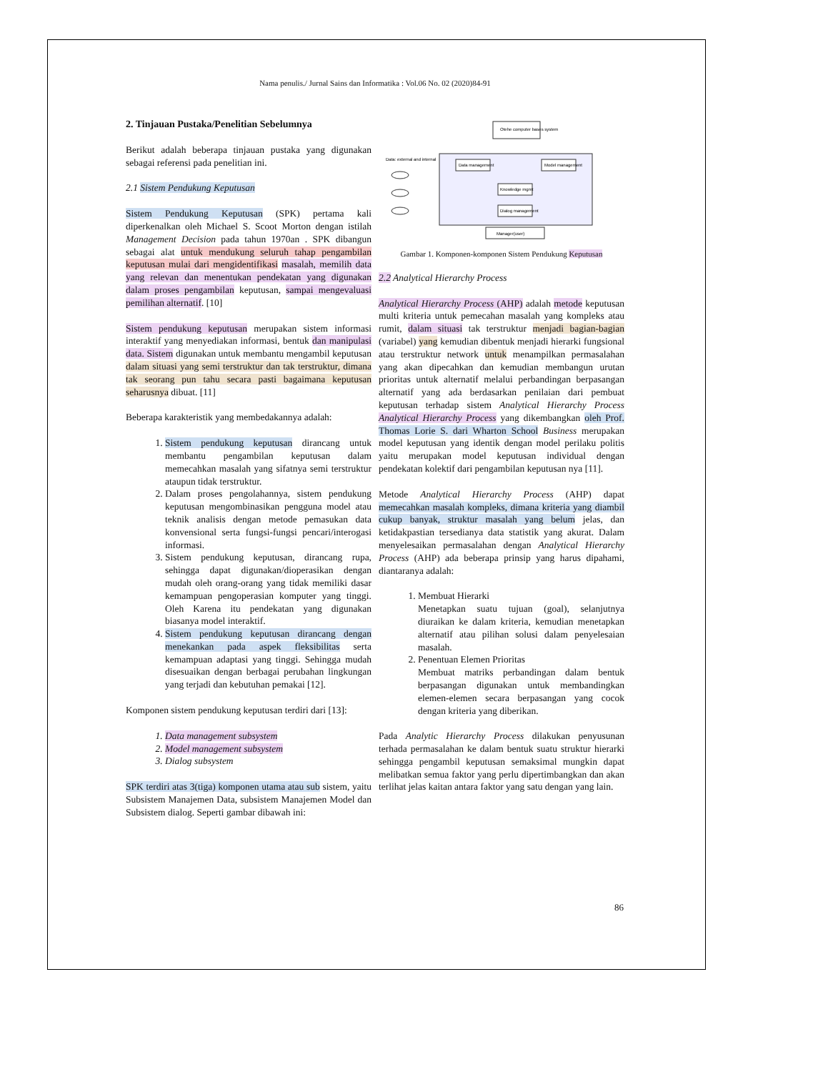Nama penulis./ Jurnal Sains dan Informatika : Vol.06 No. 02 (2020)84-91
2. Tinjauan Pustaka/Penelitian Sebelumnya
Berikut adalah beberapa tinjauan pustaka yang digunakan sebagai referensi pada penelitian ini.
2.1 Sistem Pendukung Keputusan
Sistem Pendukung Keputusan (SPK) pertama kali diperkenalkan oleh Michael S. Scoot Morton dengan istilah Management Decision pada tahun 1970an . SPK dibangun sebagai alat untuk mendukung seluruh tahap pengambilan keputusan mulai dari mengidentifikasi masalah, memilih data yang relevan dan menentukan pendekatan yang digunakan dalam proses pengambilan keputusan, sampai mengevaluasi pemilihan alternatif. [10]
Sistem pendukung keputusan merupakan sistem informasi interaktif yang menyediakan informasi, bentuk dan manipulasi data. Sistem digunakan untuk membantu mengambil keputusan dalam situasi yang semi terstruktur dan tak terstruktur, dimana tak seorang pun tahu secara pasti bagaimana keputusan seharusnya dibuat. [11]
Beberapa karakteristik yang membedakannya adalah:
1. Sistem pendukung keputusan dirancang untuk membantu pengambilan keputusan dalam memecahkan masalah yang sifatnya semi terstruktur ataupun tidak terstruktur.
2. Dalam proses pengolahannya, sistem pendukung keputusan mengombinasikan pengguna model atau teknik analisis dengan metode pemasukan data konvensional serta fungsi-fungsi pencari/interogasi informasi.
3. Sistem pendukung keputusan, dirancang rupa, sehingga dapat digunakan/dioperasikan dengan mudah oleh orang-orang yang tidak memiliki dasar kemampuan pengoperasian komputer yang tinggi. Oleh Karena itu pendekatan yang digunakan biasanya model interaktif.
4. Sistem pendukung keputusan dirancang dengan menekankan pada aspek fleksibilitas serta kemampuan adaptasi yang tinggi. Sehingga mudah disesuaikan dengan berbagai perubahan lingkungan yang terjadi dan kebutuhan pemakai [12].
Komponen sistem pendukung keputusan terdiri dari [13]:
1. Data management subsystem
2. Model management subsystem
3. Dialog subsystem
SPK terdiri atas 3(tiga) komponen utama atau sub sistem, yaitu Subsistem Manajemen Data, subsistem Manajemen Model dan Subsistem dialog. Seperti gambar dibawah ini:
Otehe computer bases system
Data management
Model management
Knowledge mgmt
Dialog management
Data: external and internal
Manager(user)
Gambar 1. Komponen-komponen Sistem Pendukung Keputusan
2.2 Analytical Hierarchy Process
Analytical Hierarchy Process (AHP) adalah metode keputusan multi kriteria untuk pemecahan masalah yang kompleks atau rumit, dalam situasi tak terstruktur menjadi bagian-bagian (variabel) yang kemudian dibentuk menjadi hierarki fungsional atau terstruktur network untuk menampilkan permasalahan yang akan dipecahkan dan kemudian membangun urutan prioritas untuk alternatif melalui perbandingan berpasangan alternatif yang ada berdasarkan penilaian dari pembuat keputusan terhadap sistem Analytical Hierarchy Process Analytical Hierarchy Process yang dikembangkan oleh Prof. Thomas Lorie S. dari Wharton School Business merupakan model keputusan yang identik dengan model perilaku politis yaitu merupakan model keputusan individual dengan pendekatan kolektif dari pengambilan keputusan nya [11].
Metode Analytical Hierarchy Process (AHP) dapat memecahkan masalah kompleks, dimana kriteria yang diambil cukup banyak, struktur masalah yang belum jelas, dan ketidakpastian tersedianya data statistik yang akurat. Dalam menyelesaikan permasalahan dengan Analytical Hierarchy Process (AHP) ada beberapa prinsip yang harus dipahami, diantaranya adalah:
1. Membuat Hierarki
Menetapkan suatu tujuan (goal), selanjutnya diuraikan ke dalam kriteria, kemudian menetapkan alternatif atau pilihan solusi dalam penyelesaian masalah.
2. Penentuan Elemen Prioritas
Membuat matriks perbandingan dalam bentuk berpasangan digunakan untuk membandingkan elemen-elemen secara berpasangan yang cocok dengan kriteria yang diberikan.
Pada Analytic Hierarchy Process dilakukan penyusunan terhada permasalahan ke dalam bentuk suatu struktur hierarki sehingga pengambil keputusan semaksimal mungkin dapat melibatkan semua faktor yang perlu dipertimbangkan dan akan terlihat jelas kaitan antara faktor yang satu dengan yang lain.
86